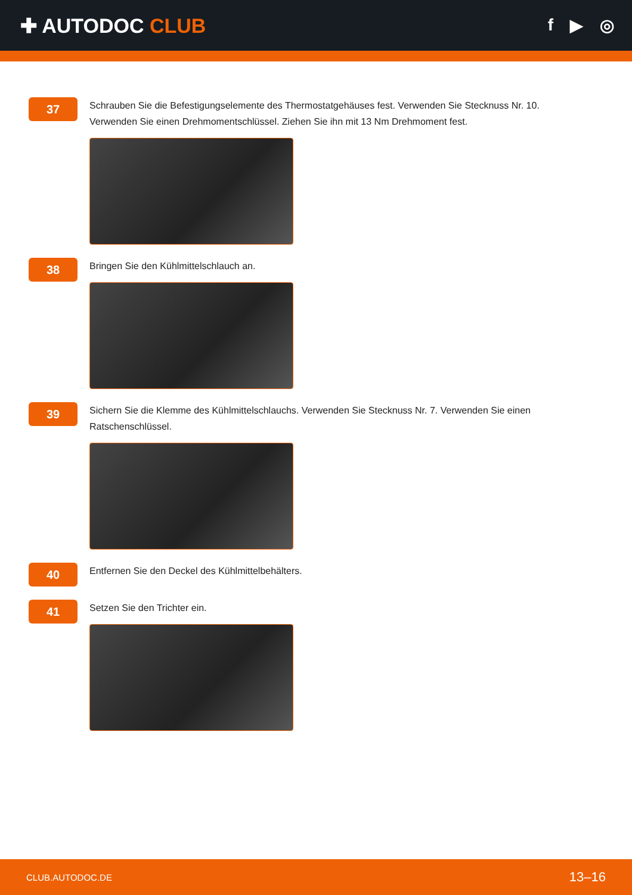✚ AUTODOC CLUB
f ▶ ◎
37
Schrauben Sie die Befestigungselemente des Thermostatgehäuses fest. Verwenden Sie Stecknuss Nr. 10. Verwenden Sie einen Drehmomentschlüssel. Ziehen Sie ihn mit 13 Nm Drehmoment fest.
38
Bringen Sie den Kühlmittelschlauch an.
39
Sichern Sie die Klemme des Kühlmittelschlauchs. Verwenden Sie Stecknuss Nr. 7. Verwenden Sie einen Ratschenschlüssel.
40
Entfernen Sie den Deckel des Kühlmittelbehälters.
41
Setzen Sie den Trichter ein.
CLUB.AUTODOC.DE 13–16